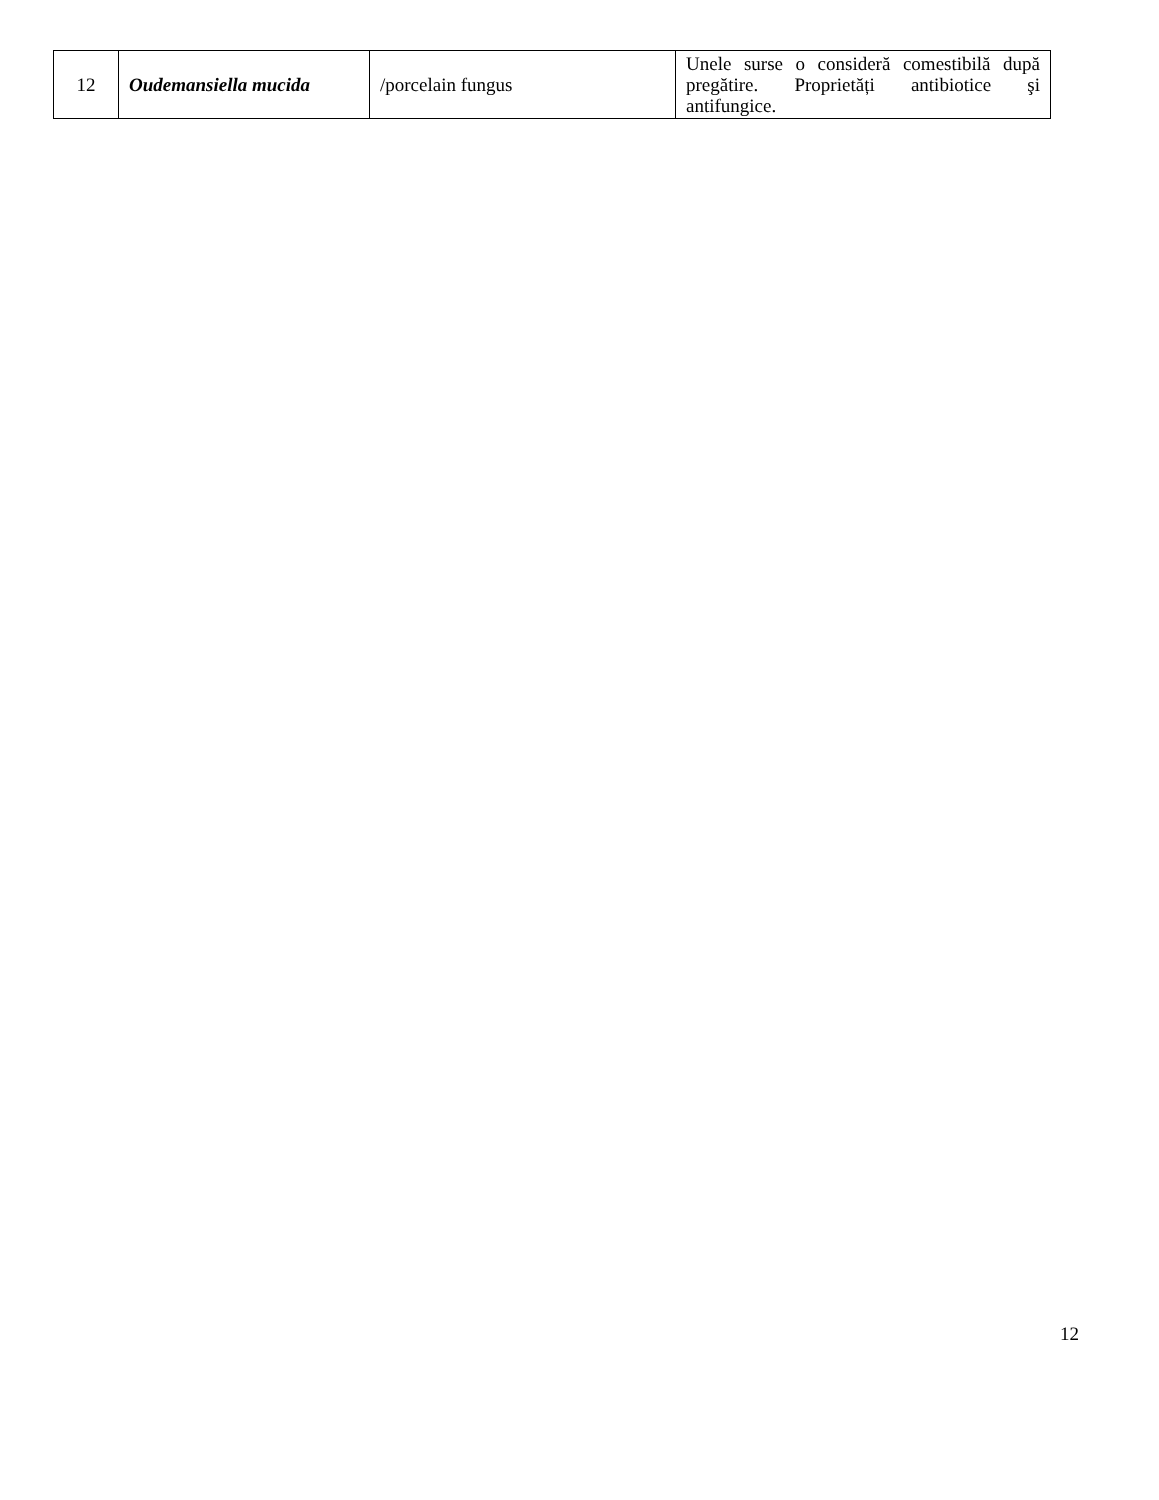| 12 | Oudemansiella mucida | /porcelain fungus | Unele surse o consideră comestibilă după pregătire. Proprietăți antibiotice şi antifungice. |
12